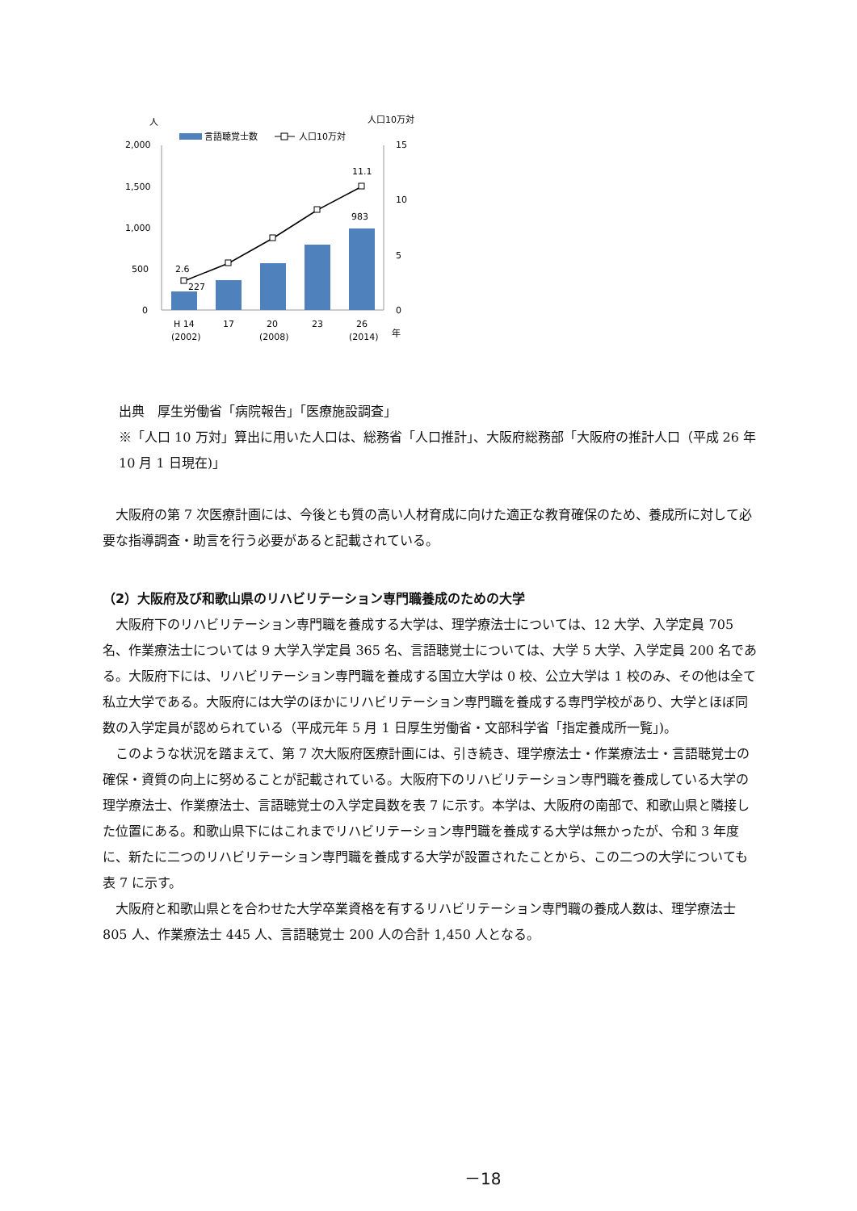人
人口10万対
言語聴覚士数
人口10万対
2,000
1,500
1,000
500
0
15
10
5
0
2.6
227
11.1
983
H 14
(2002)
17
20
(2008)
23
26
(2014)
年
出典　厚生労働省「病院報告」「医療施設調査」
※「人口 10 万対」算出に用いた人口は、総務省「人口推計」、大阪府総務部「大阪府の推計人口（平成 26 年 10 月 1 日現在)」
大阪府の第 7 次医療計画には、今後とも質の高い人材育成に向けた適正な教育確保のため、養成所に対して必要な指導調査・助言を行う必要があると記載されている。
（2）大阪府及び和歌山県のリハビリテーション専門職養成のための大学
大阪府下のリハビリテーション専門職を養成する大学は、理学療法士については、12 大学、入学定員 705 名、作業療法士については 9 大学入学定員 365 名、言語聴覚士については、大学 5 大学、入学定員 200 名である。大阪府下には、リハビリテーション専門職を養成する国立大学は 0 校、公立大学は 1 校のみ、その他は全て私立大学である。大阪府には大学のほかにリハビリテーション専門職を養成する専門学校があり、大学とほぼ同数の入学定員が認められている（平成元年 5 月 1 日厚生労働省・文部科学省「指定養成所一覧」)。
このような状況を踏まえて、第 7 次大阪府医療計画には、引き続き、理学療法士・作業療法士・言語聴覚士の確保・資質の向上に努めることが記載されている。大阪府下のリハビリテーション専門職を養成している大学の理学療法士、作業療法士、言語聴覚士の入学定員数を表 7 に示す。本学は、大阪府の南部で、和歌山県と隣接した位置にある。和歌山県下にはこれまでリハビリテーション専門職を養成する大学は無かったが、令和 3 年度に、新たに二つのリハビリテーション専門職を養成する大学が設置されたことから、この二つの大学についても表 7 に示す。
大阪府と和歌山県とを合わせた大学卒業資格を有するリハビリテーション専門職の養成人数は、理学療法士 805 人、作業療法士 445 人、言語聴覚士 200 人の合計 1,450 人となる。
－18